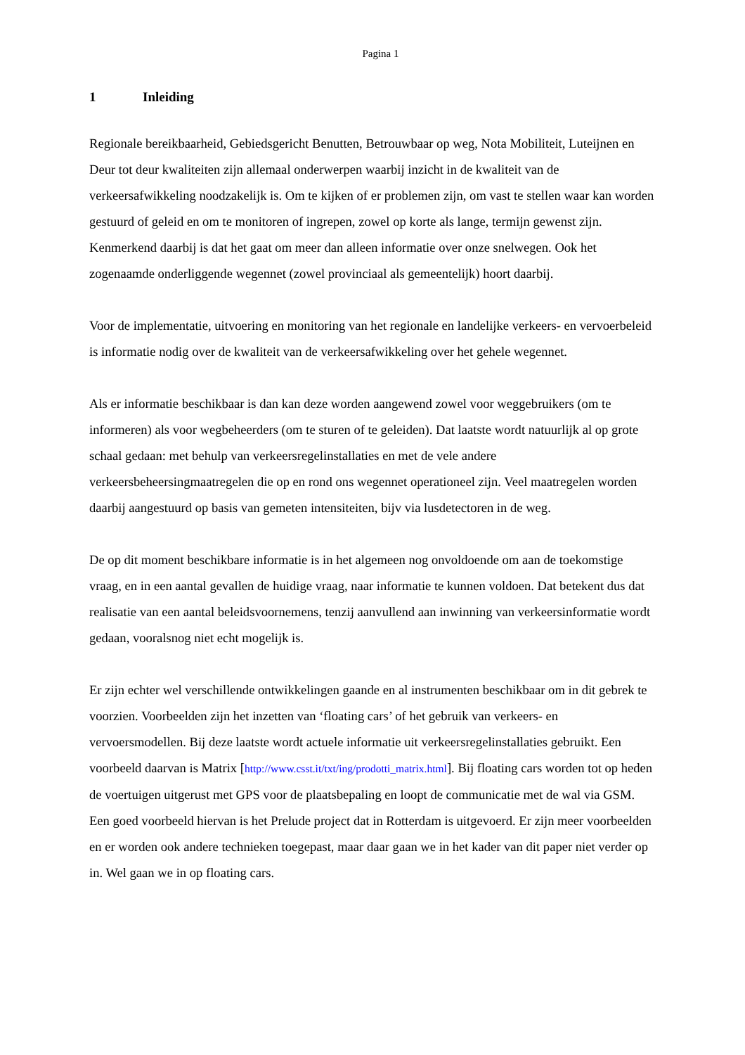Pagina 1
1 Inleiding
Regionale bereikbaarheid, Gebiedsgericht Benutten, Betrouwbaar op weg, Nota Mobiliteit, Luteijnen en Deur tot deur kwaliteiten zijn allemaal onderwerpen waarbij inzicht in de kwaliteit van de verkeersafwikkeling noodzakelijk is. Om te kijken of er problemen zijn, om vast te stellen waar kan worden gestuurd of geleid en om te monitoren of ingrepen, zowel op korte als lange, termijn gewenst zijn. Kenmerkend daarbij is dat het gaat om meer dan alleen informatie over onze snelwegen. Ook het zogenaamde onderliggende wegennet (zowel provinciaal als gemeentelijk) hoort daarbij.
Voor de implementatie, uitvoering en monitoring van het regionale en landelijke verkeers- en vervoerbeleid is informatie nodig over de kwaliteit van de verkeersafwikkeling over het gehele wegennet.
Als er informatie beschikbaar is dan kan deze worden aangewend zowel voor weggebruikers (om te informeren) als voor wegbeheerders (om te sturen of te geleiden). Dat laatste wordt natuurlijk al op grote schaal gedaan: met behulp van verkeersregelinstallaties en met de vele andere verkeersbeheersingmaatregelen die op en rond ons wegennet operationeel zijn. Veel maatregelen worden daarbij aangestuurd op basis van gemeten intensiteiten, bijv via lusdetectoren in de weg.
De op dit moment beschikbare informatie is in het algemeen nog onvoldoende om aan de toekomstige vraag, en in een aantal gevallen de huidige vraag, naar informatie te kunnen voldoen. Dat betekent dus dat realisatie van een aantal beleidsvoornemens, tenzij aanvullend aan inwinning van verkeersinformatie wordt gedaan, vooralsnog niet echt mogelijk is.
Er zijn echter wel verschillende ontwikkelingen gaande en al instrumenten beschikbaar om in dit gebrek te voorzien. Voorbeelden zijn het inzetten van ‘floating cars’ of het gebruik van verkeers- en vervoersmodellen. Bij deze laatste wordt actuele informatie uit verkeersregelinstallaties gebruikt. Een voorbeeld daarvan is Matrix [http://www.csst.it/txt/ing/prodotti_matrix.html]. Bij floating cars worden tot op heden de voertuigen uitgerust met GPS voor de plaatsbepaling en loopt de communicatie met de wal via GSM. Een goed voorbeeld hiervan is het Prelude project dat in Rotterdam is uitgevoerd. Er zijn meer voorbeelden en er worden ook andere technieken toegepast, maar daar gaan we in het kader van dit paper niet verder op in. Wel gaan we in op floating cars.